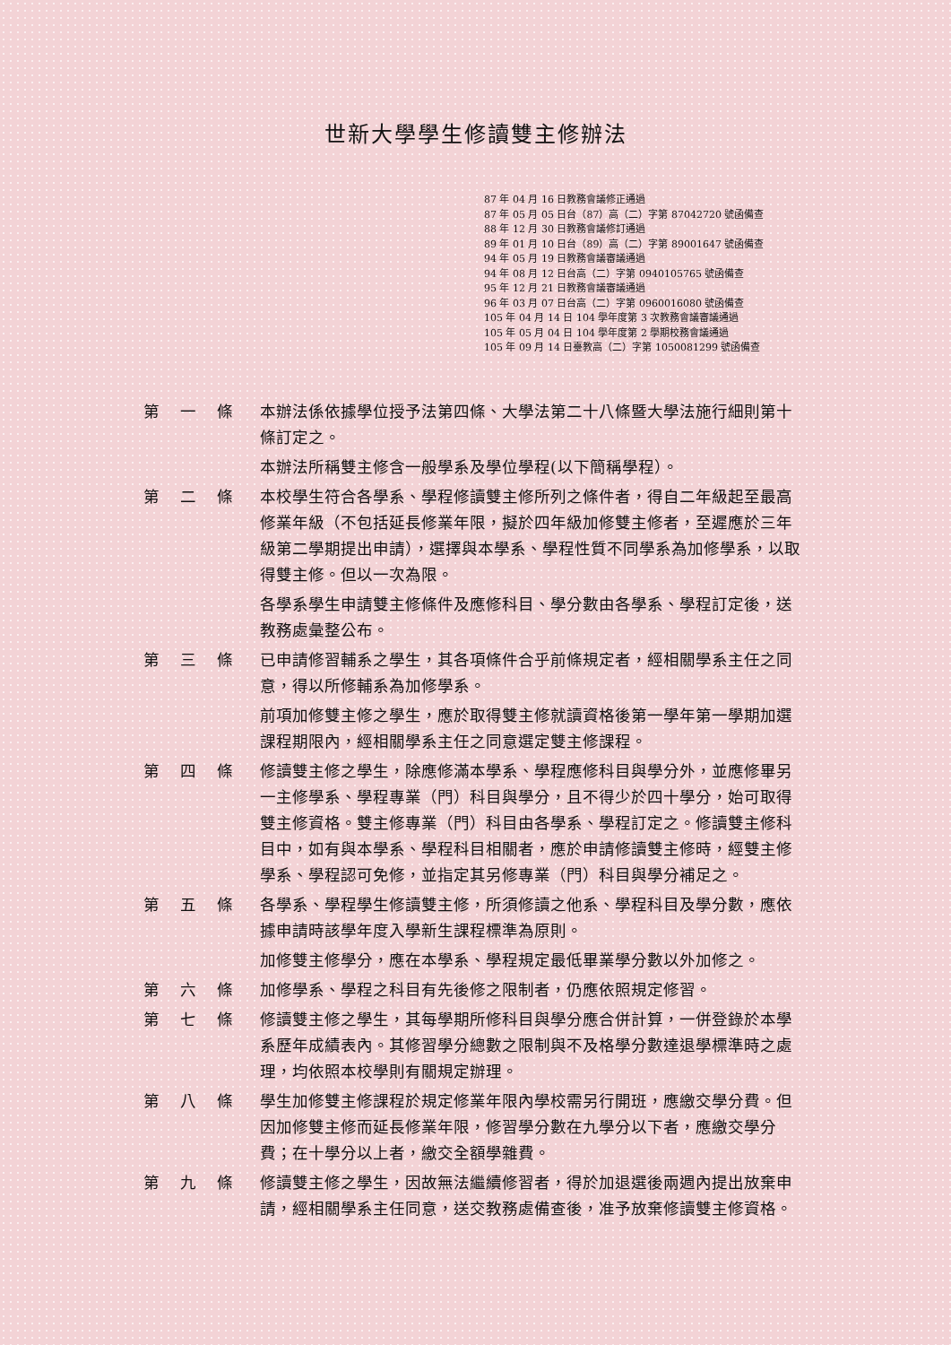世新大學學生修讀雙主修辦法
87 年 04 月 16 日教務會議修正通過
87 年 05 月 05 日台（87）高（二）字第 87042720 號函備查
88 年 12 月 30 日教務會議修訂通過
89 年 01 月 10 日台（89）高（二）字第 89001647 號函備查
94 年 05 月 19 日教務會議審議通過
94 年 08 月 12 日台高（二）字第 0940105765 號函備查
95 年 12 月 21 日教務會議審議通過
96 年 03 月 07 日台高（二）字第 0960016080 號函備查
105 年 04 月 14 日 104 學年度第 3 次教務會議審議通過
105 年 05 月 04 日 104 學年度第 2 學期校務會議通過
105 年 09 月 14 日臺教高（二）字第 1050081299 號函備查
第 一 條 本辦法係依據學位授予法第四條、大學法第二十八條暨大學法施行細則第十條訂定之。
本辦法所稱雙主修含一般學系及學位學程(以下簡稱學程）。
第 二 條 本校學生符合各學系、學程修讀雙主修所列之條件者，得自二年級起至最高修業年級（不包括延長修業年限，擬於四年級加修雙主修者，至遲應於三年級第二學期提出申請），選擇與本學系、學程性質不同學系為加修學系，以取得雙主修。但以一次為限。
各學系學生申請雙主修條件及應修科目、學分數由各學系、學程訂定後，送教務處彙整公布。
第 三 條 已申請修習輔系之學生，其各項條件合乎前條規定者，經相關學系主任之同意，得以所修輔系為加修學系。
前項加修雙主修之學生，應於取得雙主修就讀資格後第一學年第一學期加選課程期限內，經相關學系主任之同意選定雙主修課程。
第 四 條 修讀雙主修之學生，除應修滿本學系、學程應修科目與學分外，並應修畢另一主修學系、學程專業（門）科目與學分，且不得少於四十學分，始可取得雙主修資格。雙主修專業（門）科目由各學系、學程訂定之。修讀雙主修科目中，如有與本學系、學程科目相關者，應於申請修讀雙主修時，經雙主修學系、學程認可免修，並指定其另修專業（門）科目與學分補足之。
第 五 條 各學系、學程學生修讀雙主修，所須修讀之他系、學程科目及學分數，應依據申請時該學年度入學新生課程標準為原則。
加修雙主修學分，應在本學系、學程規定最低畢業學分數以外加修之。
第 六 條 加修學系、學程之科目有先後修之限制者，仍應依照規定修習。
第 七 條 修讀雙主修之學生，其每學期所修科目與學分應合併計算，一併登錄於本學系歷年成績表內。其修習學分總數之限制與不及格學分數達退學標準時之處理，均依照本校學則有關規定辦理。
第 八 條 學生加修雙主修課程於規定修業年限內學校需另行開班，應繳交學分費。但因加修雙主修而延長修業年限，修習學分數在九學分以下者，應繳交學分費；在十學分以上者，繳交全額學雜費。
第 九 條 修讀雙主修之學生，因故無法繼續修習者，得於加退選後兩週內提出放棄申請，經相關學系主任同意，送交教務處備查後，准予放棄修讀雙主修資格。